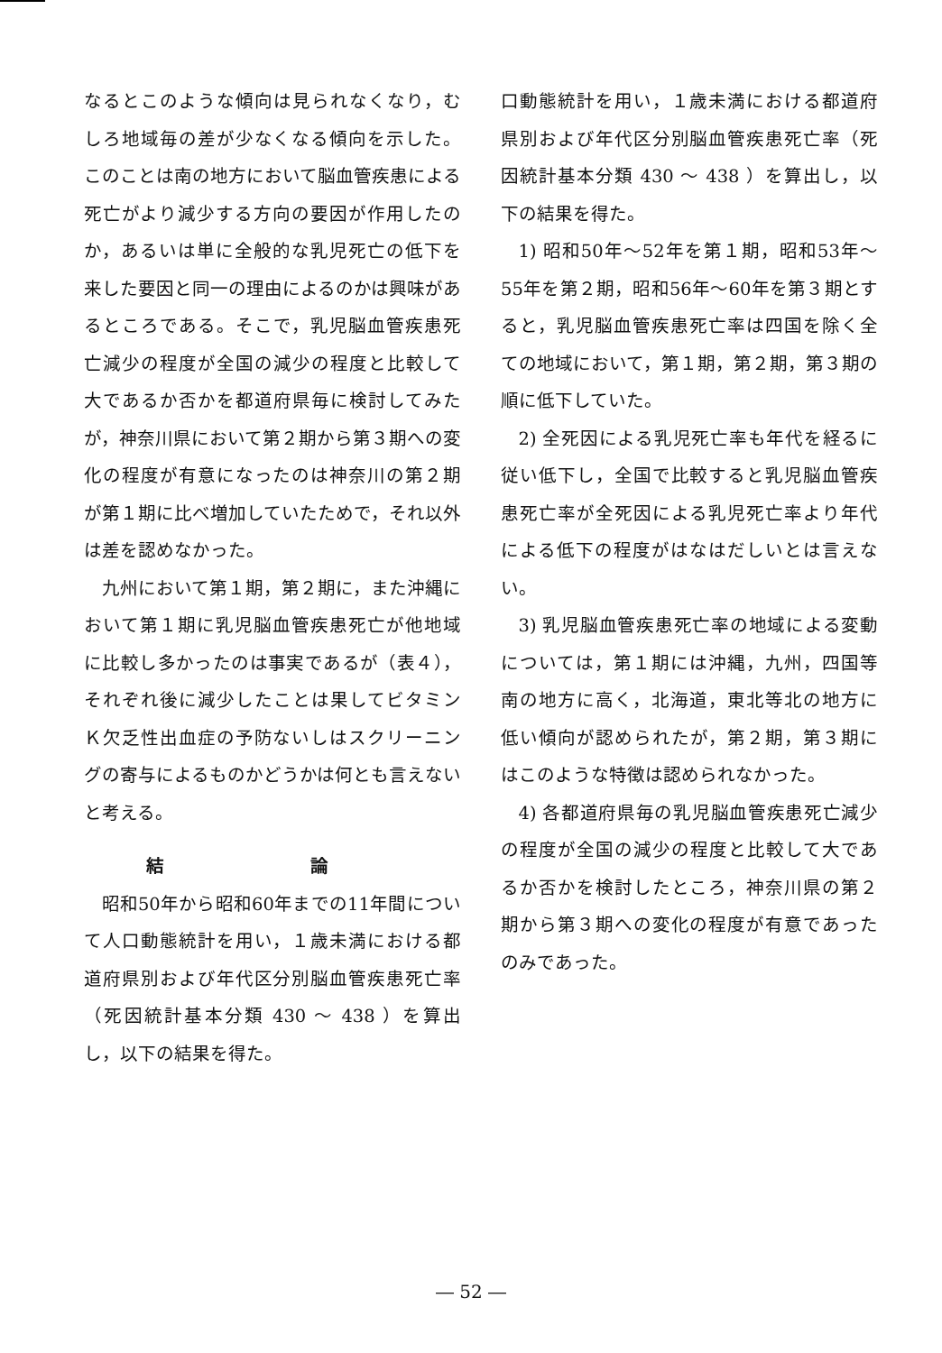なるとこのような傾向は見られなくなり，むしろ地域毎の差が少なくなる傾向を示した。このことは南の地方において脳血管疾患による死亡がより減少する方向の要因が作用したのか，あるいは単に全般的な乳児死亡の低下を来した要因と同一の理由によるのかは興味があるところである。そこで，乳児脳血管疾患死亡減少の程度が全国の減少の程度と比較して大であるか否かを都道府県毎に検討してみたが，神奈川県において第２期から第３期への変化の程度が有意になったのは神奈川の第２期が第１期に比べ増加していたためで，それ以外は差を認めなかった。
九州において第１期，第２期に，また沖縄において第１期に乳児脳血管疾患死亡が他地域に比較し多かったのは事実であるが（表４），それぞれ後に減少したことは果してビタミンＫ欠乏性出血症の予防ないしはスクリーニングの寄与によるものかどうかは何とも言えないと考える。
結 論
昭和50年から昭和60年までの11年間について人口動態統計を用い，１歳未満における都道府県別および年代区分別脳血管疾患死亡率（死因統計基本分類 430 ～ 438 ）を算出し，以下の結果を得た。
口動態統計を用い，１歳未満における都道府県別および年代区分別脳血管疾患死亡率（死因統計基本分類 430 ～ 438 ）を算出し，以下の結果を得た。
1) 昭和50年～52年を第１期，昭和53年～55年を第２期，昭和56年～60年を第３期とすると，乳児脳血管疾患死亡率は四国を除く全ての地域において，第１期，第２期，第３期の順に低下していた。
2) 全死因による乳児死亡率も年代を経るに従い低下し，全国で比較すると乳児脳血管疾患死亡率が全死因による乳児死亡率より年代による低下の程度がはなはだしいとは言えない。
3) 乳児脳血管疾患死亡率の地域による変動については，第１期には沖縄，九州，四国等南の地方に高く，北海道，東北等北の地方に低い傾向が認められたが，第２期，第３期にはこのような特徴は認められなかった。
4) 各都道府県毎の乳児脳血管疾患死亡減少の程度が全国の減少の程度と比較して大であるか否かを検討したところ，神奈川県の第２期から第３期への変化の程度が有意であったのみであった。
― 52 ―